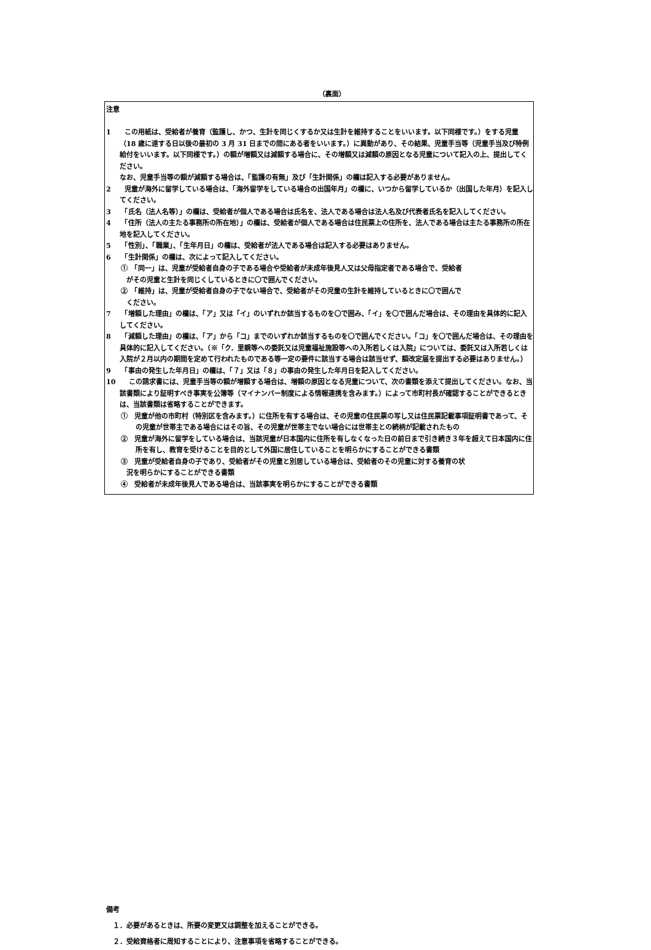（裏面）
注意
1　　この用紙は、受給者が養育（監護し、かつ、生計を同じくするか又は生計を維持することをいいます。以下同様です。）をする児童（18 歳に達する日以後の最初の 3 月 31 日までの間にある者をいいます。）に異動があり、その結果、児童手当等（児童手当及び特例給付をいいます。以下同様です。）の額が増額又は減額する場合に、その増額又は減額の原因となる児童について記入の上、提出してください。
　　なお、児童手当等の額が減額する場合は、「監護の有無」及び「生計関係」の欄は記入する必要がありません。
2　　児童が海外に留学している場合は、「海外留学をしている場合の出国年月」の欄に、いつから留学しているか（出国した年月）を記入してください。
3　　「氏名（法人名等）」の欄は、受給者が個人である場合は氏名を、法人である場合は法人名及び代表者氏名を記入してください。
4　　「住所（法人の主たる事務所の所在地）」の欄は、受給者が個人である場合は住民票上の住所を、法人である場合は主たる事務所の所在地を記入してください。
5　　「性別」、「職業」、「生年月日」の欄は、受給者が法人である場合は記入する必要はありません。
6　　「生計関係」の欄は、次によって記入してください。
①　「同一」は、児童が受給者自身の子である場合や受給者が未成年後見人又は父母指定者である場合で、受給者
　がその児童と生計を同じくしているときに〇で囲んでください。
②　「維持」は、児童が受給者自身の子でない場合で、受給者がその児童の生計を維持しているときに〇で囲んで
　ください。
7　　「増額した理由」の欄は、「ア」又は「イ」のいずれか該当するものを〇で囲み、「イ」を〇で囲んだ場合は、その理由を具体的に記入してください。
8　　「減額した理由」の欄は、「ア」から「コ」までのいずれか該当するものを〇で囲んでください。「コ」を〇で囲んだ場合は、その理由を具体的に記入してください。（※「ク．里親等への委託又は児童福祉施設等への入所若しくは入院」については、委託又は入所若しくは入院が２月以内の期間を定めて行われたものである等一定の要件に該当する場合は該当せず、額改定届を提出する必要はありません。）
9　　「事由の発生した年月日」の欄は、「７」又は「８」の事由の発生した年月日を記入してください。
10　　この請求書には、児童手当等の額が増額する場合は、増額の原因となる児童について、次の書類を添えて提出してください。なお、当該書類により証明すべき事実を公簿等（マイナンバー制度による情報連携を含みます。）によって市町村長が確認することができるときは、当該書類は省略することができます。
①　児童が他の市町村（特別区を含みます。）に住所を有する場合は、その児童の住民票の写し又は住民票記載事項証明書であって、その児童が世帯主である場合にはその旨、その児童が世帯主でない場合には世帯主との続柄が記載されたもの
②　児童が海外に留学をしている場合は、当該児童が日本国内に住所を有しなくなった日の前日まで引き続き３年を超えて日本国内に住所を有し、教育を受けることを目的として外国に居住していることを明らかにすることができる書類
③　児童が受給者自身の子であり、受給者がその児童と別居している場合は、受給者のその児童に対する養育の状
　況を明らかにすることができる書類
④　受給者が未成年後見人である場合は、当該事実を明らかにすることができる書類
備考
　１．必要があるときは、所要の変更又は調整を加えることができる。
　２．受給資格者に周知することにより、注意事項を省略することができる。